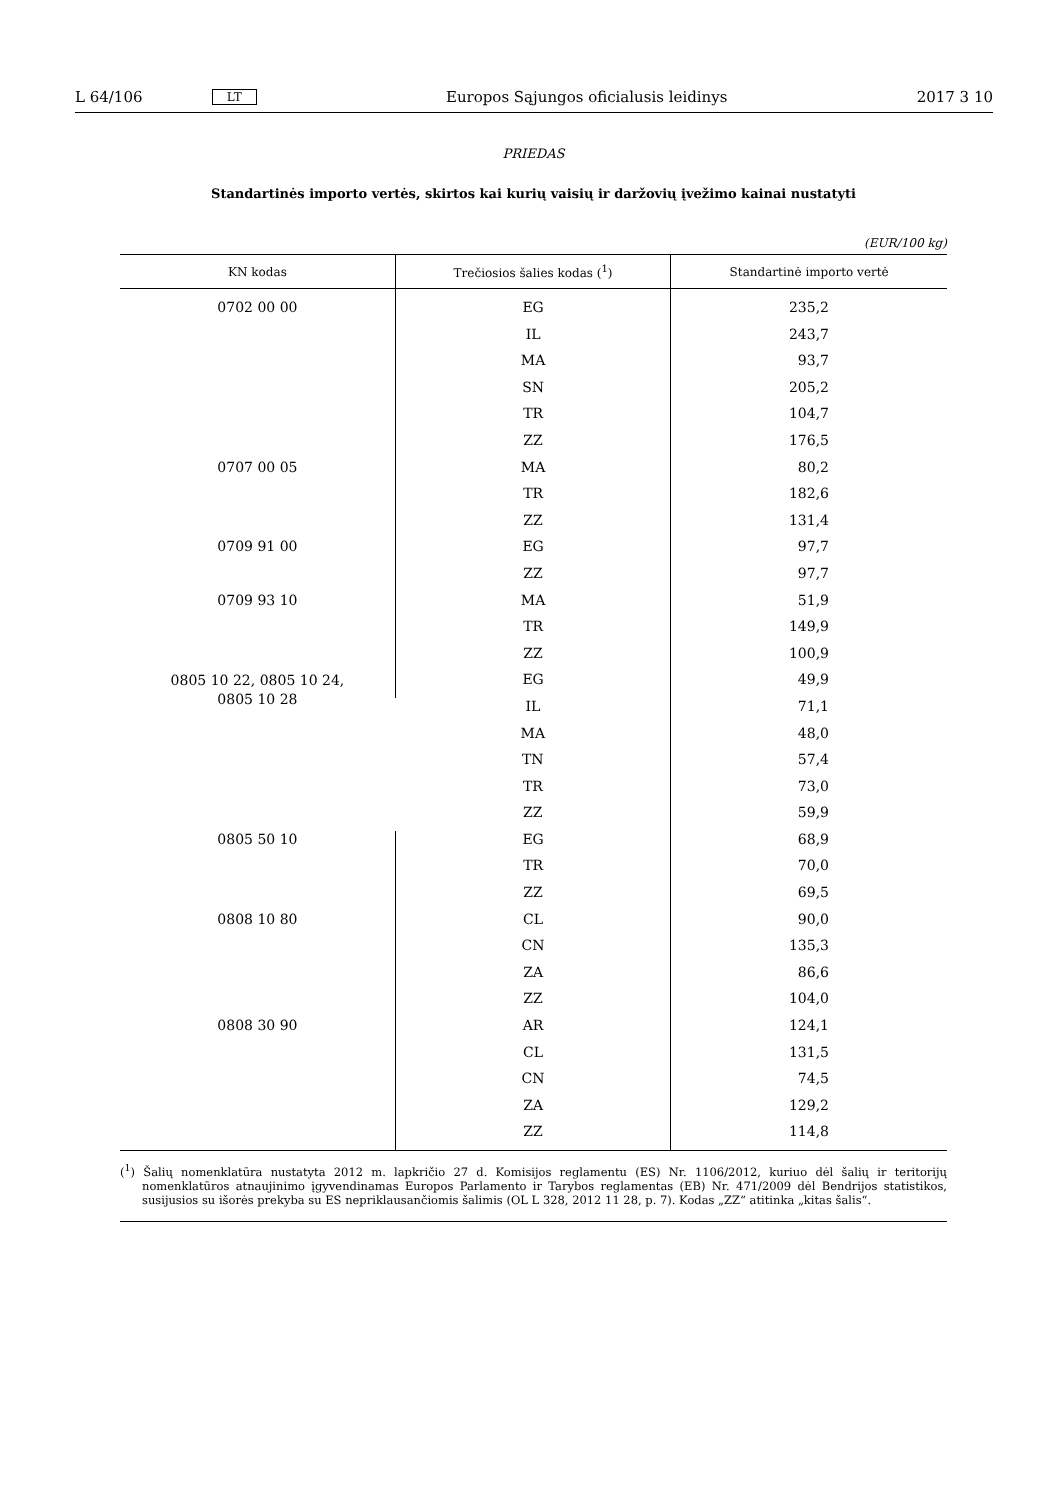L 64/106 LT Europos Sąjungos oficialusis leidinys 2017 3 10
PRIEDAS
Standartinės importo vertės, skirtos kai kurių vaisių ir daržovių įvežimo kainai nustatyti
(EUR/100 kg)
| KN kodas | Trečiosios šalies kodas (<sup>1</sup>) | Standartinė importo vertė |
| --- | --- | --- |
| 0702 00 00 | EG | 235,2 |
| | IL | 243,7 |
| | MA | 93,7 |
| | SN | 205,2 |
| | TR | 104,7 |
| | ZZ | 176,5 |
| 0707 00 05 | MA | 80,2 |
| | TR | 182,6 |
| | ZZ | 131,4 |
| 0709 91 00 | EG | 97,7 |
| | ZZ | 97,7 |
| 0709 93 10 | MA | 51,9 |
| | TR | 149,9 |
| | ZZ | 100,9 |
| 0805 10 22, 0805 10 24, 0805 10 28 | EG | 49,9 |
| | IL | 71,1 |
| | MA | 48,0 |
| | TN | 57,4 |
| | TR | 73,0 |
| | ZZ | 59,9 |
| 0805 50 10 | EG | 68,9 |
| | TR | 70,0 |
| | ZZ | 69,5 |
| 0808 10 80 | CL | 90,0 |
| | CN | 135,3 |
| | ZA | 86,6 |
| | ZZ | 104,0 |
| 0808 30 90 | AR | 124,1 |
| | CL | 131,5 |
| | CN | 74,5 |
| | ZA | 129,2 |
| | ZZ | 114,8 |
(<sup>1</sup>) Šalių nomenklatūra nustatyta 2012 m. lapkričio 27 d. Komisijos reglamentu (ES) Nr. 1106/2012, kuriuo dėl šalių ir teritorijų nomenklatūros atnaujinimo įgyvendinamas Europos Parlamento ir Tarybos reglamentas (EB) Nr. 471/2009 dėl Bendrijos statistikos, susijusios su išorės prekyba su ES nepriklausančiomis šalimis (OL L 328, 2012 11 28, p. 7). Kodas „ZZ“ atitinka „kitas šalis“.